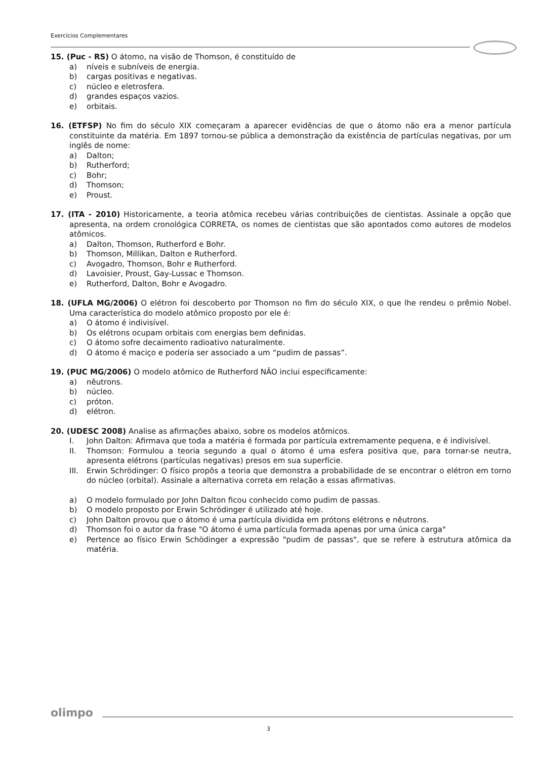Exercícios Complementares
15. (Puc - RS) O átomo, na visão de Thomson, é constituído de
a) níveis e subníveis de energia.
b) cargas positivas e negativas.
c) núcleo e eletrosfera.
d) grandes espaços vazios.
e) orbitais.
16. (ETFSP) No fim do século XIX começaram a aparecer evidências de que o átomo não era a menor partícula constituinte da matéria. Em 1897 tornou-se pública a demonstração da existência de partículas negativas, por um inglês de nome:
a) Dalton;
b) Rutherford;
c) Bohr;
d) Thomson;
e) Proust.
17. (ITA - 2010) Historicamente, a teoria atômica recebeu várias contribuições de cientistas. Assinale a opção que apresenta, na ordem cronológica CORRETA, os nomes de cientistas que são apontados como autores de modelos atômicos.
a) Dalton, Thomson, Rutherford e Bohr.
b) Thomson, Millikan, Dalton e Rutherford.
c) Avogadro, Thomson, Bohr e Rutherford.
d) Lavoisier, Proust, Gay-Lussac e Thomson.
e) Rutherford, Dalton, Bohr e Avogadro.
18. (UFLA MG/2006) O elétron foi descoberto por Thomson no fim do século XIX, o que lhe rendeu o prêmio Nobel. Uma característica do modelo atômico proposto por ele é:
a) O átomo é indivisível.
b) Os elétrons ocupam orbitais com energias bem definidas.
c) O átomo sofre decaimento radioativo naturalmente.
d) O átomo é maciço e poderia ser associado a um “pudim de passas”.
19. (PUC MG/2006) O modelo atômico de Rutherford NÃO inclui especificamente:
a) nêutrons.
b) núcleo.
c) próton.
d) elétron.
20. (UDESC 2008) Analise as afirmações abaixo, sobre os modelos atômicos.
I. John Dalton: Afirmava que toda a matéria é formada por partícula extremamente pequena, e é indivisível.
II. Thomson: Formulou a teoria segundo a qual o átomo é uma esfera positiva que, para tornar-se neutra, apresenta elétrons (partículas negativas) presos em sua superfície.
III. Erwin Schrödinger: O físico propôs a teoria que demonstra a probabilidade de se encontrar o elétron em torno do núcleo (orbital). Assinale a alternativa correta em relação a essas afirmativas.
a) O modelo formulado por John Dalton ficou conhecido como pudim de passas.
b) O modelo proposto por Erwin Schrödinger é utilizado até hoje.
c) John Dalton provou que o átomo é uma partícula dividida em prótons elétrons e nêutrons.
d) Thomson foi o autor da frase "O átomo é uma partícula formada apenas por uma única carga"
e) Pertence ao físico Erwin Schödinger a expressão "pudim de passas", que se refere à estrutura atômica da matéria.
olimpo
3